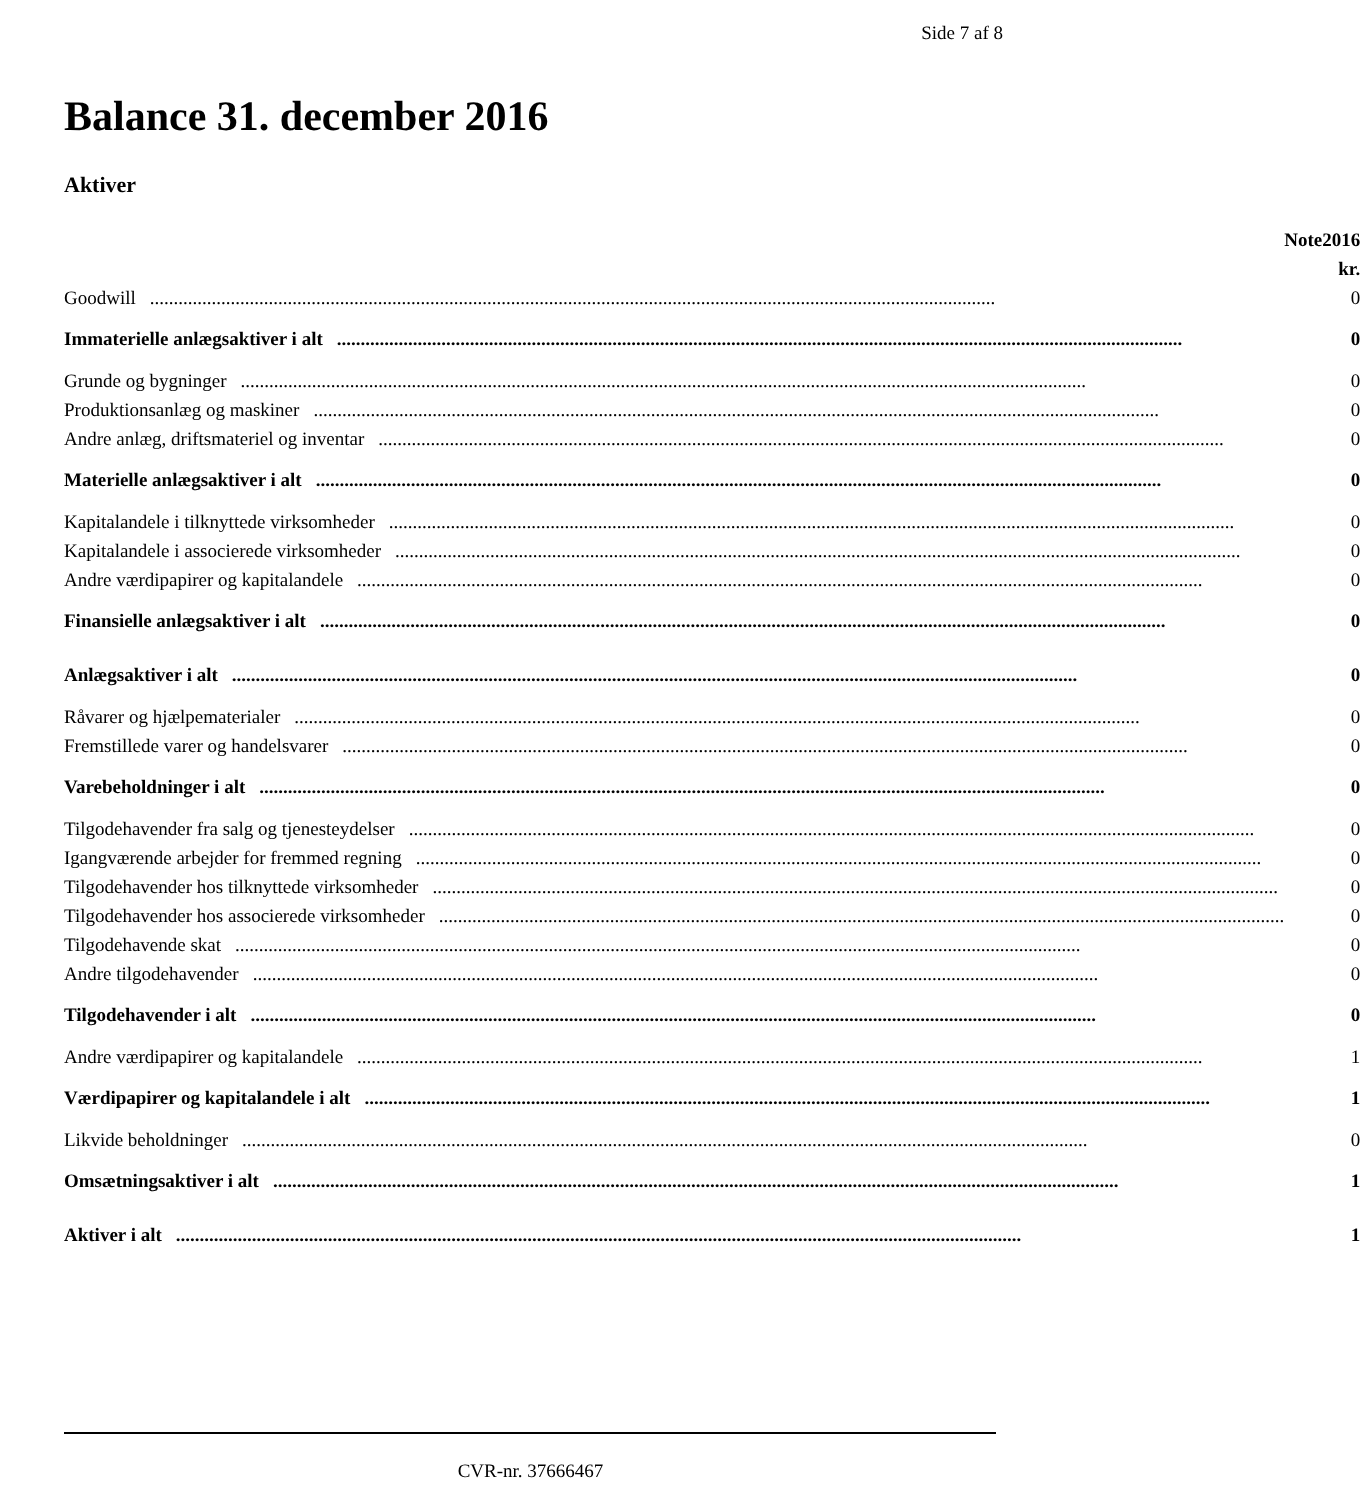Side 7 af 8
Balance 31. december 2016
Aktiver
| | Note | 2016 |
| --- | --- | --- |
| | | kr. |
| Goodwill | | 0 |
| Immaterielle anlægsaktiver i alt | | 0 |
| Grunde og bygninger | | 0 |
| Produktionsanlæg og maskiner | | 0 |
| Andre anlæg, driftsmateriel og inventar | | 0 |
| Materielle anlægsaktiver i alt | | 0 |
| Kapitalandele i tilknyttede virksomheder | | 0 |
| Kapitalandele i associerede virksomheder | | 0 |
| Andre værdipapirer og kapitalandele | | 0 |
| Finansielle anlægsaktiver i alt | | 0 |
| Anlægsaktiver i alt | | 0 |
| Råvarer og hjælpematerialer | | 0 |
| Fremstillede varer og handelsvarer | | 0 |
| Varebeholdninger i alt | | 0 |
| Tilgodehavender fra salg og tjenesteydelser | | 0 |
| Igangværende arbejder for fremmed regning | | 0 |
| Tilgodehavender hos tilknyttede virksomheder | | 0 |
| Tilgodehavender hos associerede virksomheder | | 0 |
| Tilgodehavende skat | | 0 |
| Andre tilgodehavender | | 0 |
| Tilgodehavender i alt | | 0 |
| Andre værdipapirer og kapitalandele | | 1 |
| Værdipapirer og kapitalandele i alt | | 1 |
| Likvide beholdninger | | 0 |
| Omsætningsaktiver i alt | | 1 |
| Aktiver i alt | | 1 |
CVR-nr. 37666467